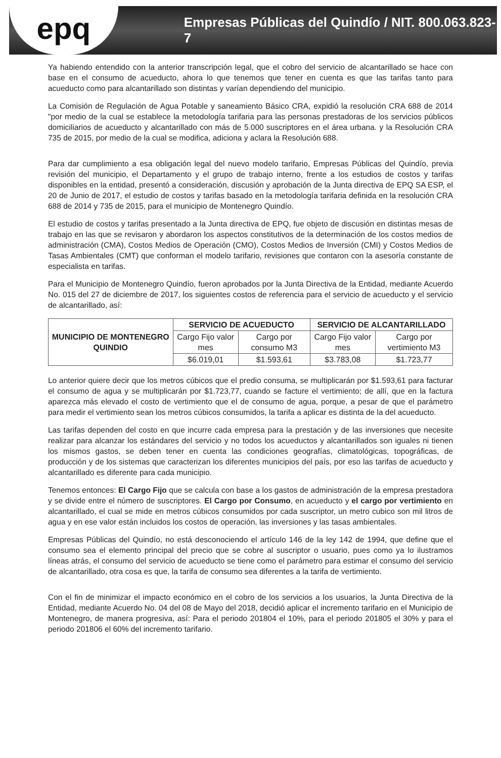epq
Empresas Públicas del Quindío / NIT. 800.063.823-7
Ya habiendo entendido con la anterior transcripción legal, que el cobro del servicio de alcantarillado se hace con base en el consumo de acueducto, ahora lo que tenemos que tener en cuenta es que las tarifas tanto para acueducto como para alcantarillado son distintas y varían dependiendo del municipio.
La Comisión de Regulación de Agua Potable y saneamiento Básico CRA, expidió la resolución CRA 688 de 2014 "por medio de la cual se establece la metodología tarifaria para las personas prestadoras de los servicios públicos domiciliarios de acueducto y alcantarillado con más de 5.000 suscriptores en el área urbana. y la Resolución CRA 735 de 2015, por medio de la cual se modifica, adiciona y aclara la Resolución 688.
Para dar cumplimiento a esa obligación legal del nuevo modelo tarifario, Empresas Públicas del Quindío, previa revisión del municipio, el Departamento y el grupo de trabajo interno, frente a los estudios de costos y tarifas disponibles en la entidad, presentó a consideración, discusión y aprobación de la Junta directiva de EPQ SA ESP, el 20 de Junio de 2017, el estudio de costos y tarifas basado en la metodología tarifaria definida en la resolución CRA 688 de 2014 y 735 de 2015, para el municipio de Montenegro Quindío.
El estudio de costos y tarifas presentado a la Junta directiva de EPQ, fue objeto de discusión en distintas mesas de trabajo en las que se revisaron y abordaron los aspectos constitutivos de la determinación de los costos medios de administración (CMA), Costos Medios de Operación (CMO), Costos Medios de Inversión (CMI) y Costos Medios de Tasas Ambientales (CMT) que conforman el modelo tarifario, revisiones que contaron con la asesoría constante de especialista en tarifas.
Para el Municipio de Montenegro Quindío, fueron aprobados por la Junta Directiva de la Entidad, mediante Acuerdo No. 015 del 27 de diciembre de 2017, los siguientes costos de referencia para el servicio de acueducto y el servicio de alcantarillado, así:
| MUNICIPIO DE MONTENEGRO QUINDIO | SERVICIO DE ACUEDUCTO | | SERVICIO DE ALCANTARILLADO | |
| --- | --- | --- | --- | --- |
| | Cargo Fijo valor mes | Cargo por consumo M3 | Cargo Fijo valor mes | Cargo por vertimiento M3 |
| | $6.019,01 | $1.593,61 | $3.783,08 | $1.723,77 |
Lo anterior quiere decir que los metros cúbicos que el predio consuma, se multiplicarán por $1.593,61 para facturar el consumo de agua y se multiplicarán por $1.723,77, cuando se facture el vertimiento; de allí, que en la factura aparezca más elevado el costo de vertimiento que el de consumo de agua, porque, a pesar de que el parámetro para medir el vertimiento sean los metros cúbicos consumidos, la tarifa a aplicar es distinta de la del acueducto.
Las tarifas dependen del costo en que incurre cada empresa para la prestación y de las inversiones que necesite realizar para alcanzar los estándares del servicio y no todos los acueductos y alcantarillados son iguales ni tienen los mismos gastos, se deben tener en cuenta las condiciones geografías, climatológicas, topográficas, de producción y de los sistemas que caracterizan los diferentes municipios del país, por eso las tarifas de acueducto y alcantarillado es diferente para cada municipio.
Tenemos entonces: El Cargo Fijo que se calcula con base a los gastos de administración de la empresa prestadora y se divide entre el número de suscriptores. El Cargo por Consumo, en acueducto y el cargo por vertimiento en alcantarillado, el cual se mide en metros cúbicos consumidos por cada suscriptor, un metro cubico son mil litros de agua y en ese valor están incluidos los costos de operación, las inversiones y las tasas ambientales.
Empresas Públicas del Quindío, no está desconociendo el artículo 146 de la ley 142 de 1994, que define que el consumo sea el elemento principal del precio que se cobre al suscriptor o usuario, pues como ya lo ilustramos líneas atrás, el consumo del servicio de acueducto se tiene como el parámetro para estimar el consumo del servicio de alcantarillado, otra cosa es que, la tarifa de consumo sea diferentes a la tarifa de vertimiento.
Con el fin de minimizar el impacto económico en el cobro de los servicios a los usuarios, la Junta Directiva de la Entidad, mediante Acuerdo No. 04 del 08 de Mayo del 2018, decidió aplicar el incremento tarifario en el Municipio de Montenegro, de manera progresiva, así: Para el periodo 201804 el 10%, para el periodo 201805 el 30% y para el periodo 201806 el 60% del incremento tarifario.